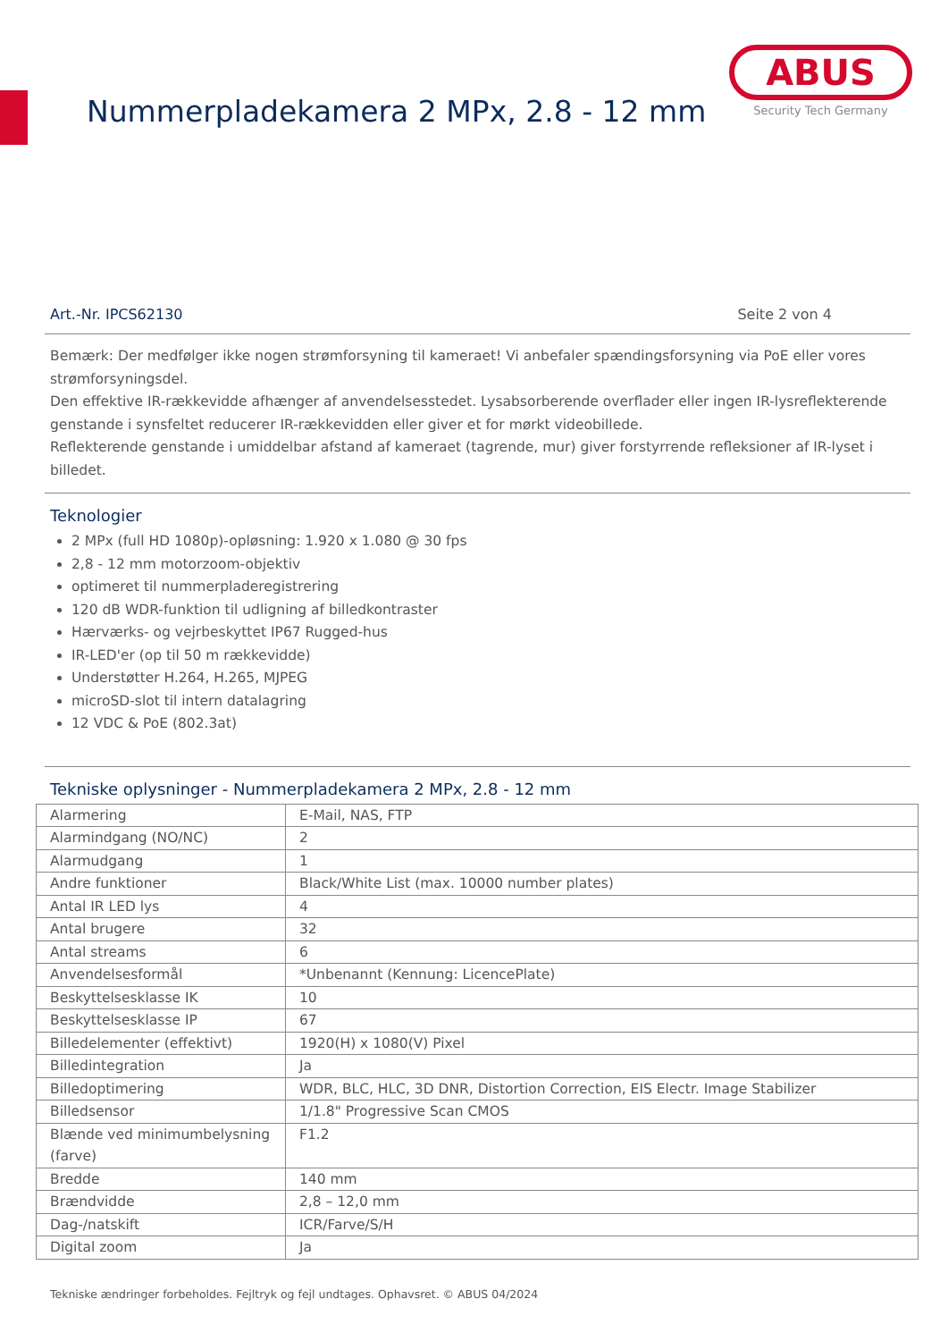Nummerpladekamera 2 MPx, 2.8 - 12 mm
ABUS
Security Tech Germany
Art.-Nr. IPCS62130 Seite 2 von 4
Bemærk: Der medfølger ikke nogen strømforsyning til kameraet! Vi anbefaler spændingsforsyning via PoE eller vores strømforsyningsdel.
Den effektive IR-rækkevidde afhænger af anvendelsesstedet. Lysabsorberende overflader eller ingen IR-lysreflekterende genstande i synsfeltet reducerer IR-rækkevidden eller giver et for mørkt videobillede.
Reflekterende genstande i umiddelbar afstand af kameraet (tagrende, mur) giver forstyrrende refleksioner af IR-lyset i billedet.
Teknologier
2 MPx (full HD 1080p)-opløsning: 1.920 x 1.080 @ 30 fps
2,8 - 12 mm motorzoom-objektiv
optimeret til nummerpladeregistrering
120 dB WDR-funktion til udligning af billedkontraster
Hærværks- og vejrbeskyttet IP67 Rugged-hus
IR-LED'er (op til 50 m rækkevidde)
Understøtter H.264, H.265, MJPEG
microSD-slot til intern datalagring
12 VDC & PoE (802.3at)
Tekniske oplysninger - Nummerpladekamera 2 MPx, 2.8 - 12 mm
| Alarmering | E-Mail, NAS, FTP |
| Alarmindgang (NO/NC) | 2 |
| Alarmudgang | 1 |
| Andre funktioner | Black/White List (max. 10000 number plates) |
| Antal IR LED lys | 4 |
| Antal brugere | 32 |
| Antal streams | 6 |
| Anvendelsesformål | *Unbenannt (Kennung: LicencePlate) |
| Beskyttelsesklasse IK | 10 |
| Beskyttelsesklasse IP | 67 |
| Billedelementer (effektivt) | 1920(H) x 1080(V) Pixel |
| Billedintegration | Ja |
| Billedoptimering | WDR, BLC, HLC, 3D DNR, Distortion Correction, EIS Electr. Image Stabilizer |
| Billedsensor | 1/1.8" Progressive Scan CMOS |
| Blænde ved minimumbelysning (farve) | F1.2 |
| Bredde | 140 mm |
| Brændvidde | 2,8 – 12,0 mm |
| Dag-/natskift | ICR/Farve/S/H |
| Digital zoom | Ja |
Tekniske ændringer forbeholdes. Fejltryk og fejl undtages. Ophavsret. © ABUS 04/2024